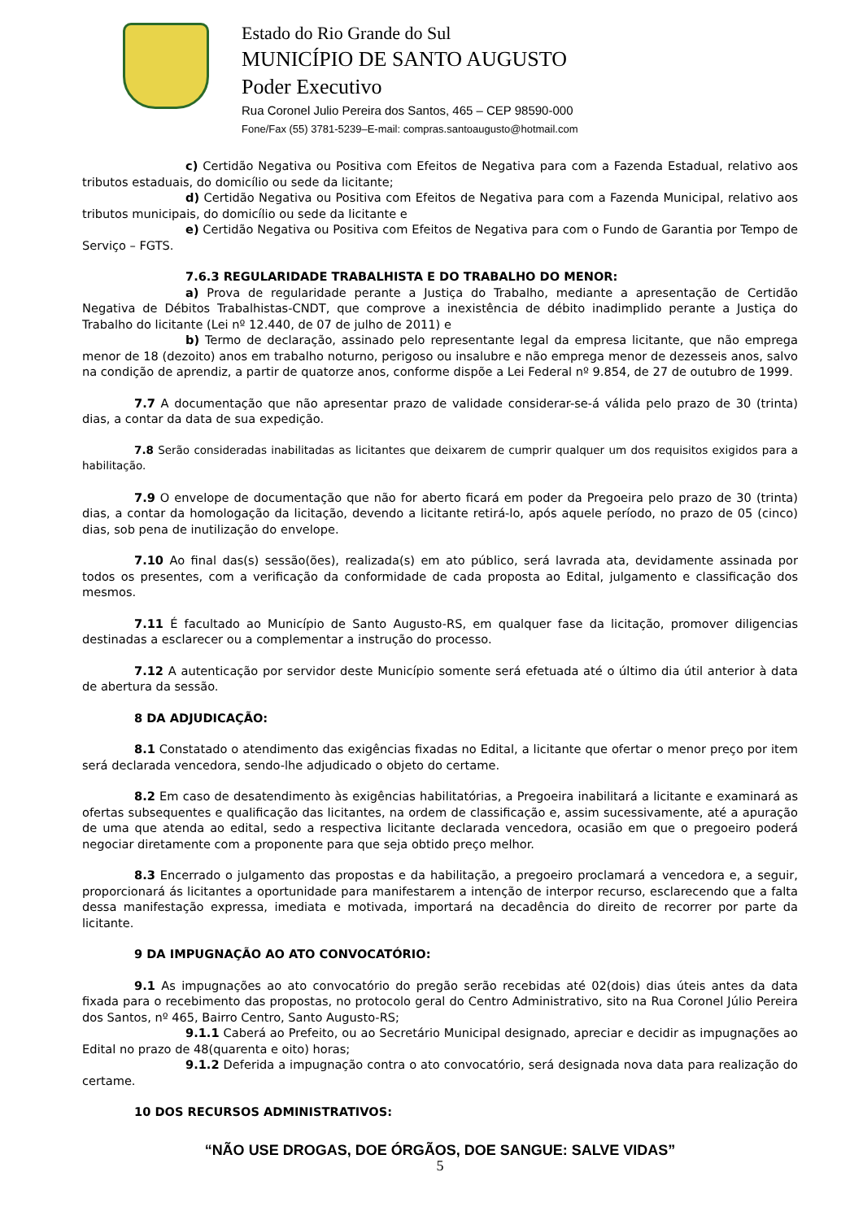Estado do Rio Grande do Sul
MUNICÍPIO DE SANTO AUGUSTO
Poder Executivo
Rua Coronel Julio Pereira dos Santos, 465 – CEP 98590-000
Fone/Fax (55) 3781-5239–E-mail: compras.santoaugusto@hotmail.com
c) Certidão Negativa ou Positiva com Efeitos de Negativa para com a Fazenda Estadual, relativo aos tributos estaduais, do domicílio ou sede da licitante;
d) Certidão Negativa ou Positiva com Efeitos de Negativa para com a Fazenda Municipal, relativo aos tributos municipais, do domicílio ou sede da licitante e
e) Certidão Negativa ou Positiva com Efeitos de Negativa para com o Fundo de Garantia por Tempo de Serviço – FGTS.
7.6.3 REGULARIDADE TRABALHISTA E DO TRABALHO DO MENOR:
a) Prova de regularidade perante a Justiça do Trabalho, mediante a apresentação de Certidão Negativa de Débitos Trabalhistas-CNDT, que comprove a inexistência de débito inadimplido perante a Justiça do Trabalho do licitante (Lei nº 12.440, de 07 de julho de 2011) e
b) Termo de declaração, assinado pelo representante legal da empresa licitante, que não emprega menor de 18 (dezoito) anos em trabalho noturno, perigoso ou insalubre e não emprega menor de dezesseis anos, salvo na condição de aprendiz, a partir de quatorze anos, conforme dispõe a Lei Federal nº 9.854, de 27 de outubro de 1999.
7.7 A documentação que não apresentar prazo de validade considerar-se-á válida pelo prazo de 30 (trinta) dias, a contar da data de sua expedição.
7.8 Serão consideradas inabilitadas as licitantes que deixarem de cumprir qualquer um dos requisitos exigidos para a habilitação.
7.9 O envelope de documentação que não for aberto ficará em poder da Pregoeira pelo prazo de 30 (trinta) dias, a contar da homologação da licitação, devendo a licitante retirá-lo, após aquele período, no prazo de 05 (cinco) dias, sob pena de inutilização do envelope.
7.10 Ao final das(s) sessão(ões), realizada(s) em ato público, será lavrada ata, devidamente assinada por todos os presentes, com a verificação da conformidade de cada proposta ao Edital, julgamento e classificação dos mesmos.
7.11 É facultado ao Município de Santo Augusto-RS, em qualquer fase da licitação, promover diligencias destinadas a esclarecer ou a complementar a instrução do processo.
7.12 A autenticação por servidor deste Município somente será efetuada até o último dia útil anterior à data de abertura da sessão.
8 DA ADJUDICAÇÃO:
8.1 Constatado o atendimento das exigências fixadas no Edital, a licitante que ofertar o menor preço por item será declarada vencedora, sendo-lhe adjudicado o objeto do certame.
8.2 Em caso de desatendimento às exigências habilitatórias, a Pregoeira inabilitará a licitante e examinará as ofertas subsequentes e qualificação das licitantes, na ordem de classificação e, assim sucessivamente, até a apuração de uma que atenda ao edital, sedo a respectiva licitante declarada vencedora, ocasião em que o pregoeiro poderá negociar diretamente com a proponente para que seja obtido preço melhor.
8.3 Encerrado o julgamento das propostas e da habilitação, a pregoeiro proclamará a vencedora e, a seguir, proporcionará ás licitantes a oportunidade para manifestarem a intenção de interpor recurso, esclarecendo que a falta dessa manifestação expressa, imediata e motivada, importará na decadência do direito de recorrer por parte da licitante.
9 DA IMPUGNAÇÃO AO ATO CONVOCATÓRIO:
9.1 As impugnações ao ato convocatório do pregão serão recebidas até 02(dois) dias úteis antes da data fixada para o recebimento das propostas, no protocolo geral do Centro Administrativo, sito na Rua Coronel Júlio Pereira dos Santos, nº 465, Bairro Centro, Santo Augusto-RS;
9.1.1 Caberá ao Prefeito, ou ao Secretário Municipal designado, apreciar e decidir as impugnações ao Edital no prazo de 48(quarenta e oito) horas;
9.1.2 Deferida a impugnação contra o ato convocatório, será designada nova data para realização do certame.
10 DOS RECURSOS ADMINISTRATIVOS:
“NÃO USE DROGAS, DOE ÓRGÃOS, DOE SANGUE: SALVE VIDAS”
5